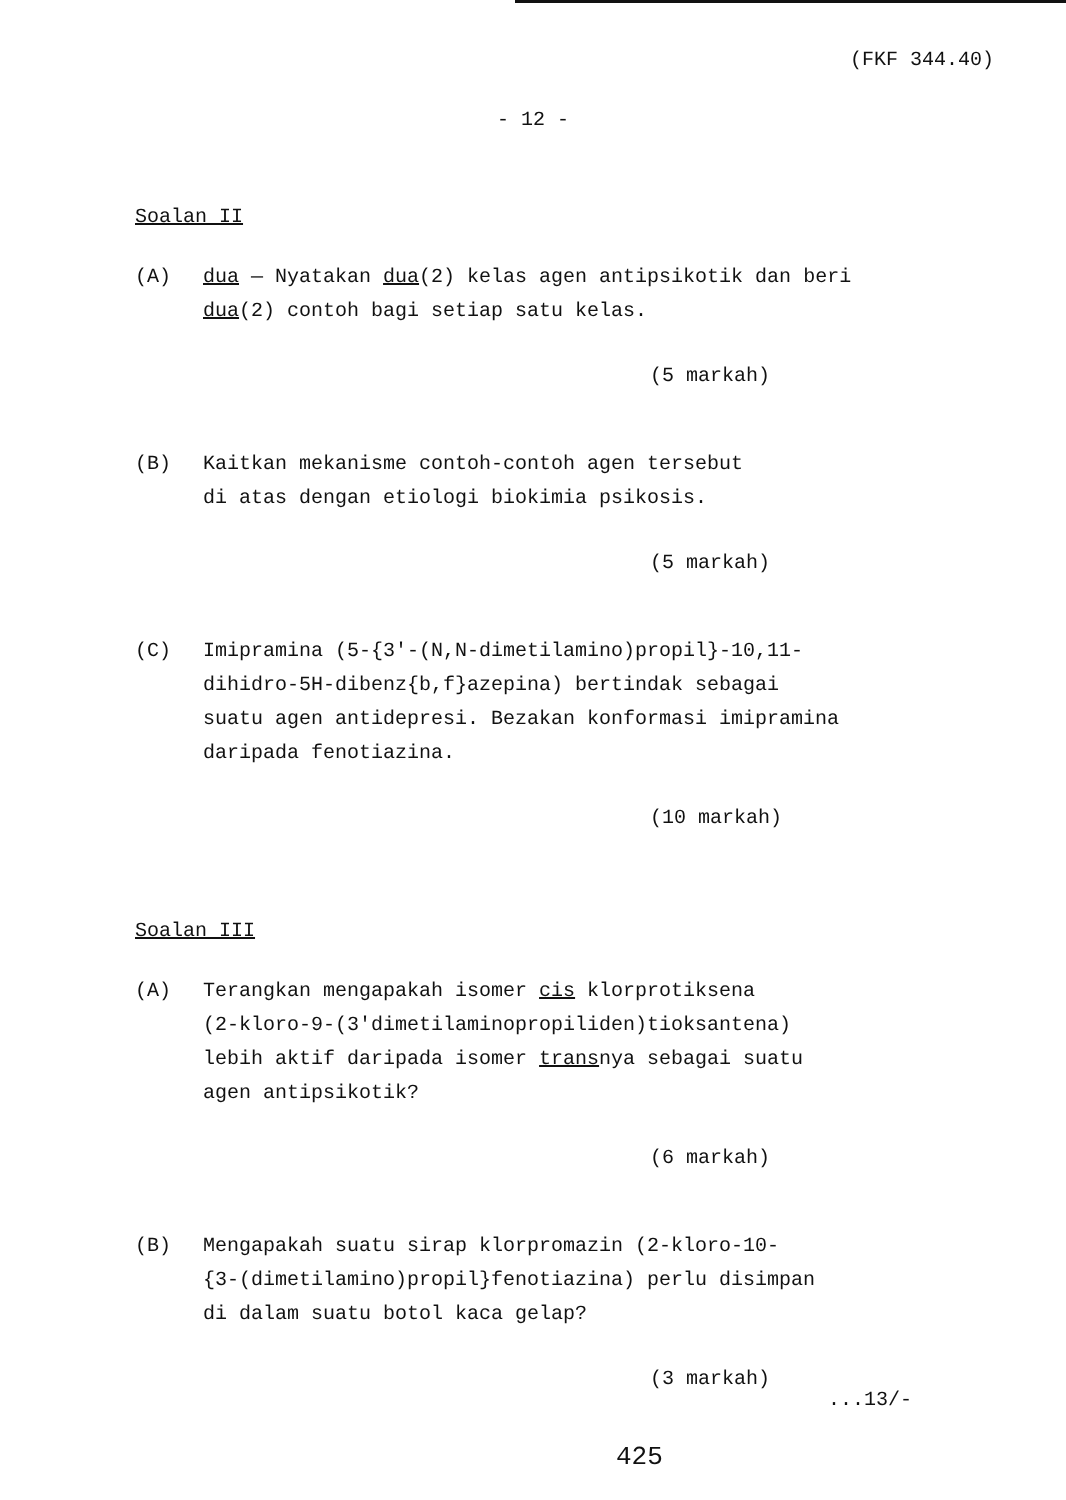(FKF 344.40)
- 12 -
Soalan II
(A) dua — Nyatakan dua(2) kelas agen antipsikotik dan beri
dua(2) contoh bagi setiap satu kelas.
(5 markah)
(B) Kaitkan mekanisme contoh-contoh agen tersebut
di atas dengan etiologi biokimia psikosis.
(5 markah)
(C) Imipramina (5-{3'-(N,N-dimetilamino)propil}-10,11-
dihidro-5H-dibenz{b,f}azepina) bertindak sebagai
suatu agen antidepresi. Bezakan konformasi imipramina
daripada fenotiazina.
(10 markah)
Soalan III
(A) Terangkan mengapakah isomer cis klorprotiksena
(2-kloro-9-(3'dimetilaminopropiliden)tioksantena)
lebih aktif daripada isomer transnya sebagai suatu
agen antipsikotik?
(6 markah)
(B) Mengapakah suatu sirap klorpromazin (2-kloro-10-
{3-(dimetilamino)propil}fenotiazina) perlu disimpan
di dalam suatu botol kaca gelap?
(3 markah)
...13/-
425